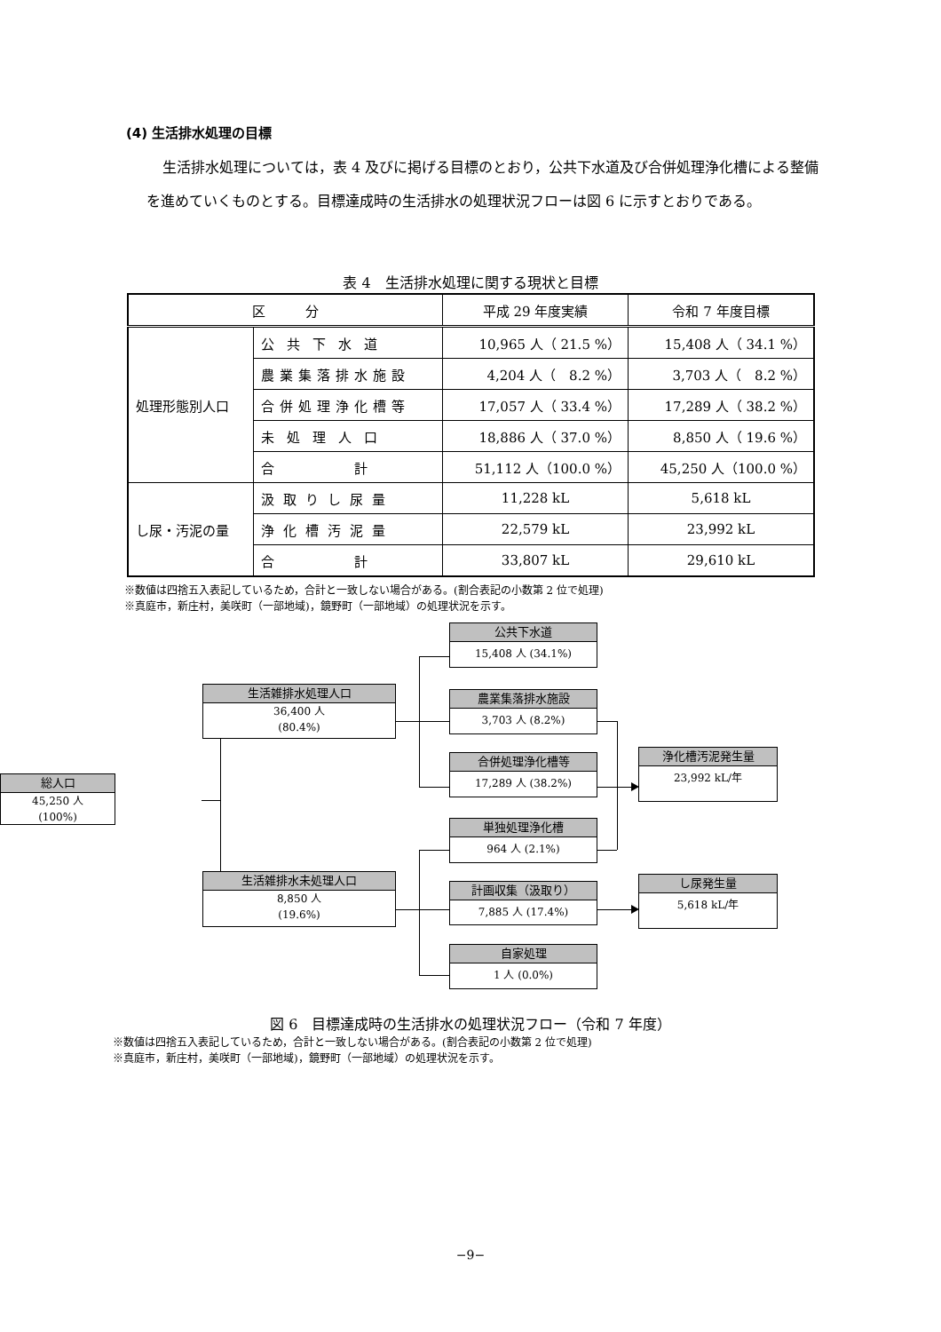(4) 生活排水処理の目標
生活排水処理については，表 4 及びに掲げる目標のとおり，公共下水道及び合併処理浄化槽による整備を進めていくものとする。目標達成時の生活排水の処理状況フローは図 6 に示すとおりである。
表 4　生活排水処理に関する現状と目標
| 区 分 | | 平成 29 年度実績 | 令和 7 年度目標 |
| --- | --- | --- | --- |
| 処理形態別人口 | 公共下水道 | 10,965 人（ 21.5 %） | 15,408 人（ 34.1 %） |
| | 農業集落排水施設 | 4,204 人（ 8.2 %） | 3,703 人（ 8.2 %） |
| | 合併処理浄化槽等 | 17,057 人（ 33.4 %） | 17,289 人（ 38.2 %） |
| | 未処理人口 | 18,886 人（ 37.0 %） | 8,850 人（ 19.6 %） |
| | 合 計 | 51,112 人（100.0 %） | 45,250 人（100.0 %） |
| し尿・汚泥の量 | 汲取りし尿量 | 11,228 kL | 5,618 kL |
| | 浄化槽汚泥量 | 22,579 kL | 23,992 kL |
| | 合 計 | 33,807 kL | 29,610 kL |
※数値は四捨五入表記しているため，合計と一致しない場合がある。(割合表記の小数第 2 位で処理)
※真庭市，新庄村，美咲町（一部地域)，鏡野町（一部地域）の処理状況を示す。
総人口
45,250 人
(100%)
生活雑排水処理人口
36,400 人
(80.4%)
公共下水道
15,408 人 (34.1%)
農業集落排水施設
3,703 人 (8.2%)
合併処理浄化槽等
17,289 人 (38.2%)
浄化槽汚泥発生量
23,992 kL/年
単独処理浄化槽
964 人 (2.1%)
生活雑排水未処理人口
8,850 人
(19.6%)
計画収集（汲取り）
7,885 人 (17.4%)
し尿発生量
5,618 kL/年
自家処理
1 人 (0.0%)
図 6　目標達成時の生活排水の処理状況フロー（令和 7 年度）
※数値は四捨五入表記しているため，合計と一致しない場合がある。(割合表記の小数第 2 位で処理)
※真庭市，新庄村，美咲町（一部地域)，鏡野町（一部地域）の処理状況を示す。
−9−